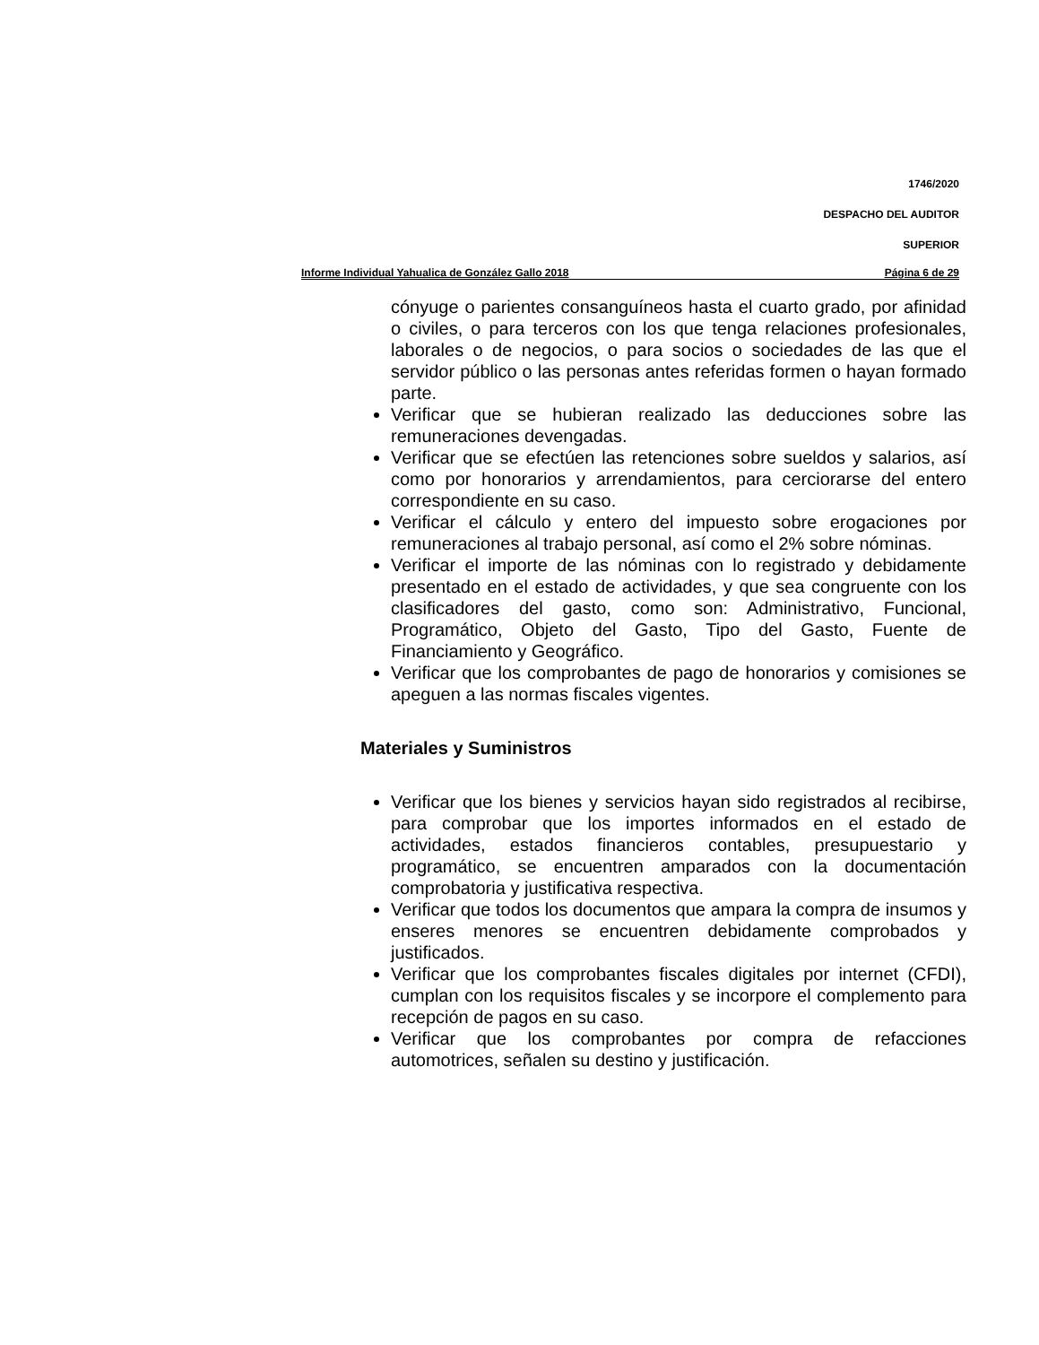1746/2020
DESPACHO DEL AUDITOR
SUPERIOR
Informe Individual Yahualica de González Gallo 2018 Página 6 de 29
cónyuge o parientes consanguíneos hasta el cuarto grado, por afinidad o civiles, o para terceros con los que tenga relaciones profesionales, laborales o de negocios, o para socios o sociedades de las que el servidor público o las personas antes referidas formen o hayan formado parte.
Verificar que se hubieran realizado las deducciones sobre las remuneraciones devengadas.
Verificar que se efectúen las retenciones sobre sueldos y salarios, así como por honorarios y arrendamientos, para cerciorarse del entero correspondiente en su caso.
Verificar el cálculo y entero del impuesto sobre erogaciones por remuneraciones al trabajo personal, así como el 2% sobre nóminas.
Verificar el importe de las nóminas con lo registrado y debidamente presentado en el estado de actividades, y que sea congruente con los clasificadores del gasto, como son: Administrativo, Funcional, Programático, Objeto del Gasto, Tipo del Gasto, Fuente de Financiamiento y Geográfico.
Verificar que los comprobantes de pago de honorarios y comisiones se apeguen a las normas fiscales vigentes.
Materiales y Suministros
Verificar que los bienes y servicios hayan sido registrados al recibirse, para comprobar que los importes informados en el estado de actividades, estados financieros contables, presupuestario y programático, se encuentren amparados con la documentación comprobatoria y justificativa respectiva.
Verificar que todos los documentos que ampara la compra de insumos y enseres menores se encuentren debidamente comprobados y justificados.
Verificar que los comprobantes fiscales digitales por internet (CFDI), cumplan con los requisitos fiscales y se incorpore el complemento para recepción de pagos en su caso.
Verificar que los comprobantes por compra de refacciones automotrices, señalen su destino y justificación.